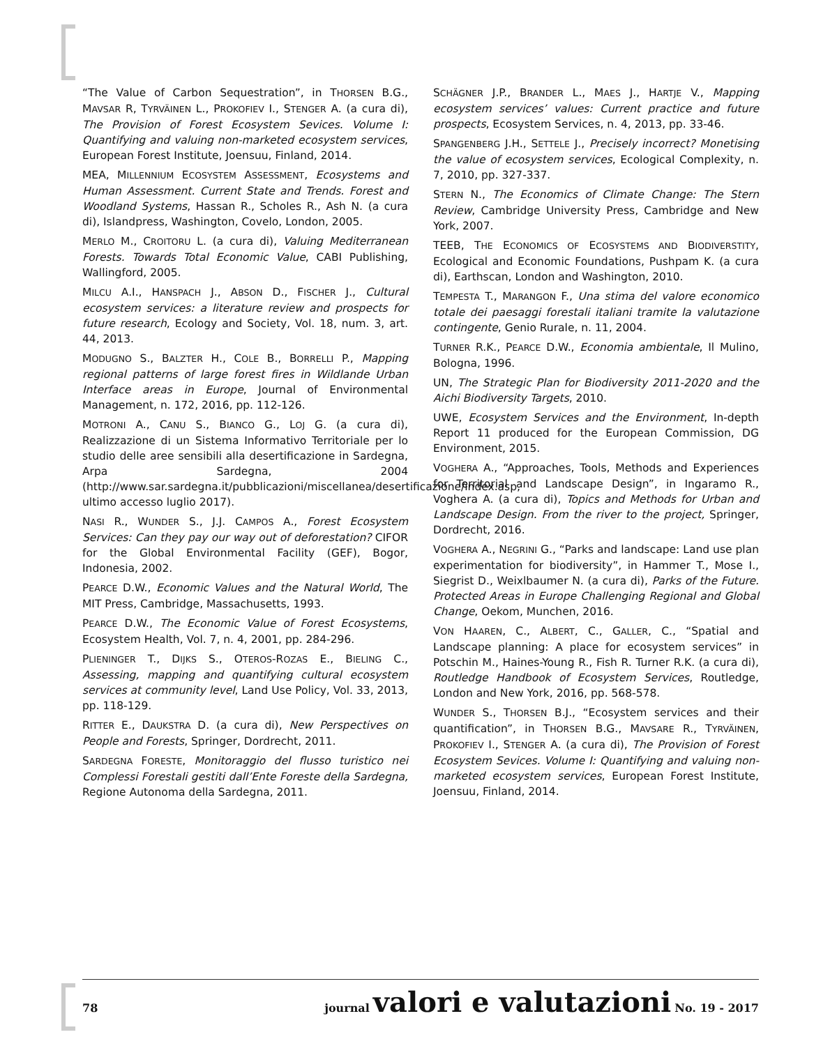“The Value of Carbon Sequestration”, in THORSEN B.G., MAVSAR R, TYRVÄINEN L., PROKOFIEV I., STENGER A. (a cura di), The Provision of Forest Ecosystem Sevices. Volume I: Quantifying and valuing non-marketed ecosystem services, European Forest Institute, Joensuu, Finland, 2014.
MEA, MILLENNIUM ECOSYSTEM ASSESSMENT, Ecosystems and Human Assessment. Current State and Trends. Forest and Woodland Systems, Hassan R., Scholes R., Ash N. (a cura di), Islandpress, Washington, Covelo, London, 2005.
MERLO M., CROITORU L. (a cura di), Valuing Mediterranean Forests. Towards Total Economic Value, CABI Publishing, Wallingford, 2005.
MILCU A.I., HANSPACH J., ABSON D., FISCHER J., Cultural ecosystem services: a literature review and prospects for future research, Ecology and Society, Vol. 18, num. 3, art. 44, 2013.
MODUGNO S., BALZTER H., COLE B., BORRELLI P., Mapping regional patterns of large forest fires in Wildlande Urban Interface areas in Europe, Journal of Environmental Management, n. 172, 2016, pp. 112-126.
MOTRONI A., CANU S., BIANCO G., LOJ G. (a cura di), Realizzazione di un Sistema Informativo Territoriale per lo studio delle aree sensibili alla desertificazione in Sardegna, Arpa Sardegna, 2004 (http://www.sar.sardegna.it/pubblicazioni/miscellanea/desertificazione/index.asp, ultimo accesso luglio 2017).
NASI R., WUNDER S., J.J. CAMPOS A., Forest Ecosystem Services: Can they pay our way out of deforestation? CIFOR for the Global Environmental Facility (GEF), Bogor, Indonesia, 2002.
PEARCE D.W., Economic Values and the Natural World, The MIT Press, Cambridge, Massachusetts, 1993.
PEARCE D.W., The Economic Value of Forest Ecosystems, Ecosystem Health, Vol. 7, n. 4, 2001, pp. 284-296.
PLIENINGER T., DIJKS S., OTEROS-ROZAS E., BIELING C., Assessing, mapping and quantifying cultural ecosystem services at community level, Land Use Policy, Vol. 33, 2013, pp. 118-129.
RITTER E., DAUKSTRA D. (a cura di), New Perspectives on People and Forests, Springer, Dordrecht, 2011.
SARDEGNA FORESTE, Monitoraggio del flusso turistico nei Complessi Forestali gestiti dall’Ente Foreste della Sardegna, Regione Autonoma della Sardegna, 2011.
SCHÄGNER J.P., BRANDER L., MAES J., HARTJE V., Mapping ecosystem services’ values: Current practice and future prospects, Ecosystem Services, n. 4, 2013, pp. 33-46.
SPANGENBERG J.H., SETTELE J., Precisely incorrect? Monetising the value of ecosystem services, Ecological Complexity, n. 7, 2010, pp. 327-337.
STERN N., The Economics of Climate Change: The Stern Review, Cambridge University Press, Cambridge and New York, 2007.
TEEB, THE ECONOMICS OF ECOSYSTEMS AND BIODIVERSTITY, Ecological and Economic Foundations, Pushpam K. (a cura di), Earthscan, London and Washington, 2010.
TEMPESTA T., MARANGON F., Una stima del valore economico totale dei paesaggi forestali italiani tramite la valutazione contingente, Genio Rurale, n. 11, 2004.
TURNER R.K., PEARCE D.W., Economia ambientale, Il Mulino, Bologna, 1996.
UN, The Strategic Plan for Biodiversity 2011-2020 and the Aichi Biodiversity Targets, 2010.
UWE, Ecosystem Services and the Environment, In-depth Report 11 produced for the European Commission, DG Environment, 2015.
VOGHERA A., “Approaches, Tools, Methods and Experiences for Territorial and Landscape Design”, in Ingaramo R., Voghera A. (a cura di), Topics and Methods for Urban and Landscape Design. From the river to the project, Springer, Dordrecht, 2016.
VOGHERA A., NEGRINI G., “Parks and landscape: Land use plan experimentation for biodiversity”, in Hammer T., Mose I., Siegrist D., Weixlbaumer N. (a cura di), Parks of the Future. Protected Areas in Europe Challenging Regional and Global Change, Oekom, Munchen, 2016.
VON HAAREN, C., ALBERT, C., GALLER, C., “Spatial and Landscape planning: A place for ecosystem services” in Potschin M., Haines-Young R., Fish R. Turner R.K. (a cura di), Routledge Handbook of Ecosystem Services, Routledge, London and New York, 2016, pp. 568-578.
WUNDER S., THORSEN B.J., “Ecosystem services and their quantification”, in THORSEN B.G., MAVSARE R., TYRVÄINEN, PROKOFIEV I., STENGER A. (a cura di), The Provision of Forest Ecosystem Sevices. Volume I: Quantifying and valuing non-marketed ecosystem services, European Forest Institute, Joensuu, Finland, 2014.
78 journal valori e valutazioni No. 19 - 2017